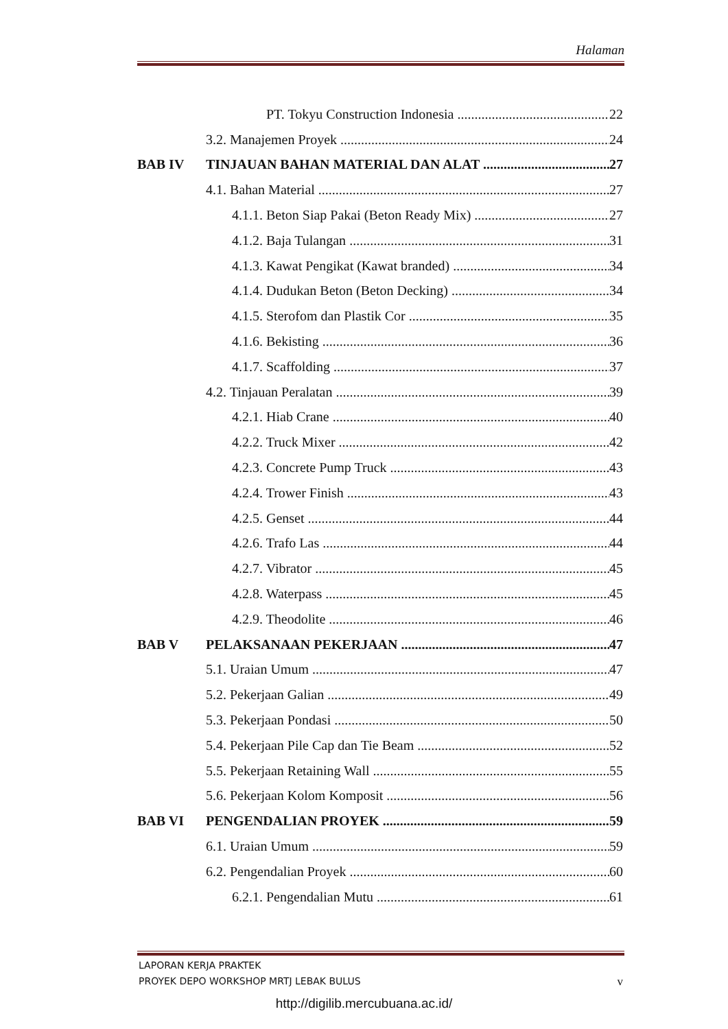Halaman
PT. Tokyu Construction Indonesia 22
3.2. Manajemen Proyek 24
BAB IV TINJAUAN BAHAN MATERIAL DAN ALAT 27
4.1. Bahan Material 27
4.1.1. Beton Siap Pakai (Beton Ready Mix) 27
4.1.2. Baja Tulangan 31
4.1.3. Kawat Pengikat (Kawat branded) 34
4.1.4. Dudukan Beton (Beton Decking) 34
4.1.5. Sterofom dan Plastik Cor 35
4.1.6. Bekisting 36
4.1.7. Scaffolding 37
4.2. Tinjauan Peralatan 39
4.2.1. Hiab Crane 40
4.2.2. Truck Mixer 42
4.2.3. Concrete Pump Truck 43
4.2.4. Trower Finish 43
4.2.5. Genset 44
4.2.6. Trafo Las 44
4.2.7. Vibrator 45
4.2.8. Waterpass 45
4.2.9. Theodolite 46
BAB V PELAKSANAAN PEKERJAAN 47
5.1. Uraian Umum 47
5.2. Pekerjaan Galian 49
5.3. Pekerjaan Pondasi 50
5.4. Pekerjaan Pile Cap dan Tie Beam 52
5.5. Pekerjaan Retaining Wall 55
5.6. Pekerjaan Kolom Komposit 56
BAB VI PENGENDALIAN PROYEK 59
6.1. Uraian Umum 59
6.2. Pengendalian Proyek 60
6.2.1. Pengendalian Mutu 61
LAPORAN KERJA PRAKTEK
PROYEK DEPO WORKSHOP MRTJ LEBAK BULUS v
http://digilib.mercubuana.ac.id/